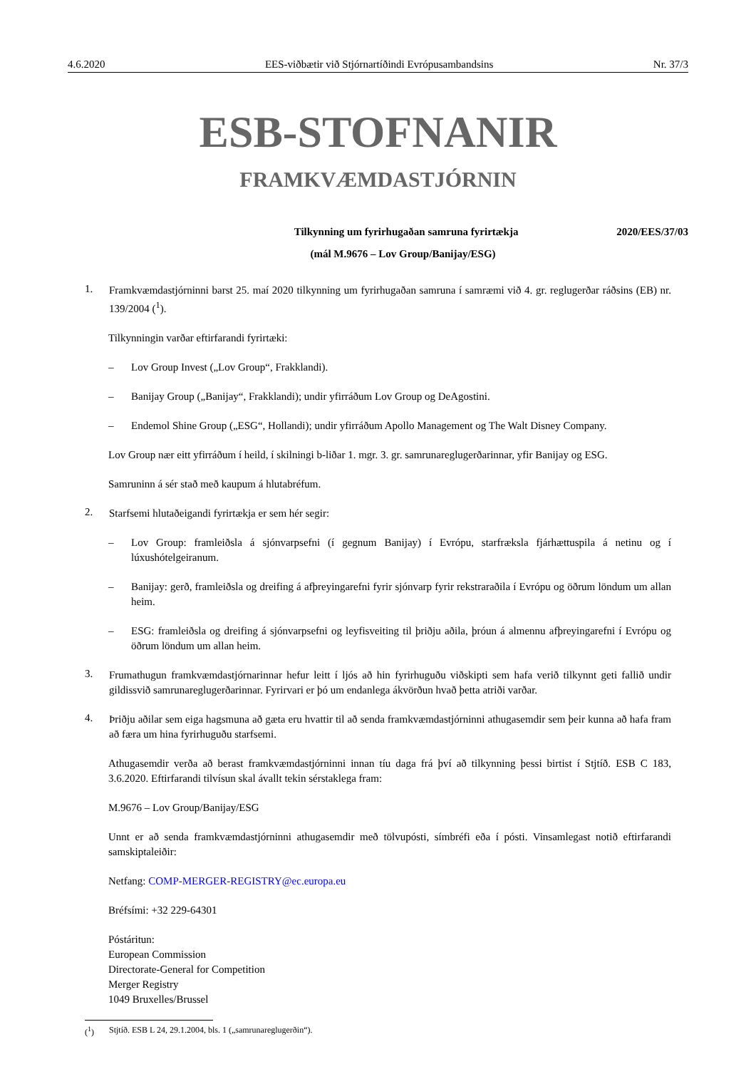4.6.2020 EES-viðbætir við Stjórnartíðindi Evrópusambandsins Nr. 37/3
ESB-STOFNANIR
FRAMKVÆMDASTJÓRNIN
Tilkynning um fyrirhugaðan samruna fyrirtækja 2020/EES/37/03
(mál M.9676 – Lov Group/Banijay/ESG)
1.
Framkvæmdastjórninni barst 25. maí 2020 tilkynning um fyrirhugaðan samruna í samræmi við 4. gr. reglugerðar ráðsins (EB) nr. 139/2004 (<sup>1</sup>).
Tilkynningin varðar eftirfarandi fyrirtæki:
– Lov Group Invest („Lov Group“, Frakklandi).
– Banijay Group („Banijay“, Frakklandi); undir yfirráðum Lov Group og DeAgostini.
– Endemol Shine Group („ESG“, Hollandi); undir yfirráðum Apollo Management og The Walt Disney Company.
Lov Group nær eitt yfirráðum í heild, í skilningi b-liðar 1. mgr. 3. gr. samrunareglugerðarinnar, yfir Banijay og ESG.
Samruninn á sér stað með kaupum á hlutabréfum.
2.
Starfsemi hlutaðeigandi fyrirtækja er sem hér segir:
– Lov Group: framleiðsla á sjónvarpsefni (í gegnum Banijay) í Evrópu, starfræksla fjárhættuspila á netinu og í lúxushótelgeiranum.
– Banijay: gerð, framleiðsla og dreifing á afþreyingarefni fyrir sjónvarp fyrir rekstraraðila í Evrópu og öðrum löndum um allan heim.
– ESG: framleiðsla og dreifing á sjónvarpsefni og leyfisveiting til þriðju aðila, þróun á almennu afþreyingarefni í Evrópu og öðrum löndum um allan heim.
3.
Frumathugun framkvæmdastjórnarinnar hefur leitt í ljós að hin fyrirhuguðu viðskipti sem hafa verið tilkynnt geti fallið undir gildissvið samrunareglugerðarinnar. Fyrirvari er þó um endanlega ákvörðun hvað þetta atriði varðar.
4.
Þriðju aðilar sem eiga hagsmuna að gæta eru hvattir til að senda framkvæmdastjórninni athugasemdir sem þeir kunna að hafa fram að færa um hina fyrirhuguðu starfsemi.
Athugasemdir verða að berast framkvæmdastjórninni innan tíu daga frá því að tilkynning þessi birtist í Stjtíð. ESB C 183, 3.6.2020. Eftirfarandi tilvísun skal ávallt tekin sérstaklega fram:
M.9676 – Lov Group/Banijay/ESG
Unnt er að senda framkvæmdastjórninni athugasemdir með tölvupósti, símbréfi eða í pósti. Vinsamlegast notið eftirfarandi samskiptaleiðir:
Netfang: COMP-MERGER-REGISTRY@ec.europa.eu
Bréfsími: +32 229-64301
Póstáritun:
European Commission
Directorate-General for Competition
Merger Registry
1049 Bruxelles/Brussel
(<sup>1</sup>) Stjtíð. ESB L 24, 29.1.2004, bls. 1 („samrunareglugerðin“).